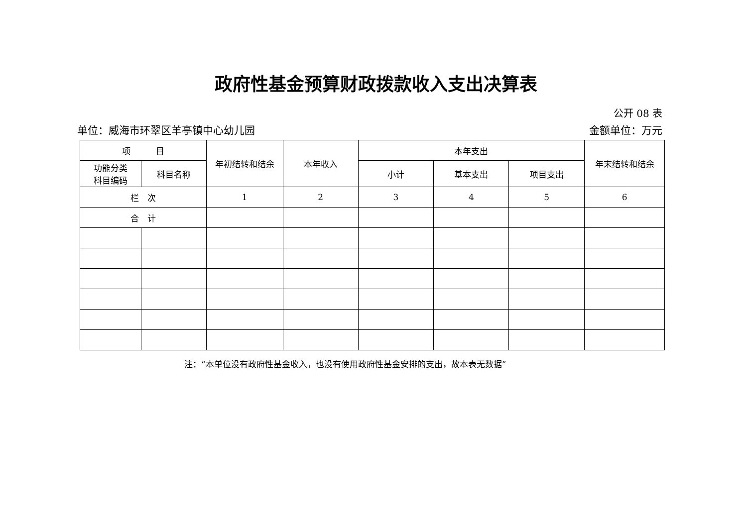政府性基金预算财政拨款收入支出决算表
公开 08 表
单位：威海市环翠区羊亭镇中心幼儿园 金额单位：万元
| 项 目 | | 年初结转和结余 | 本年收入 | 本年支出 | | | 年末结转和结余 |
| --- | --- | --- | --- | --- | --- | --- | --- |
| 功能分类 科目编码 | 科目名称 | | | 小计 | 基本支出 | 项目支出 | |
| 栏 次 | | 1 | 2 | 3 | 4 | 5 | 6 |
| 合 计 | | | | | | | |
注：“本单位没有政府性基金收入，也没有使用政府性基金安排的支出，故本表无数据”